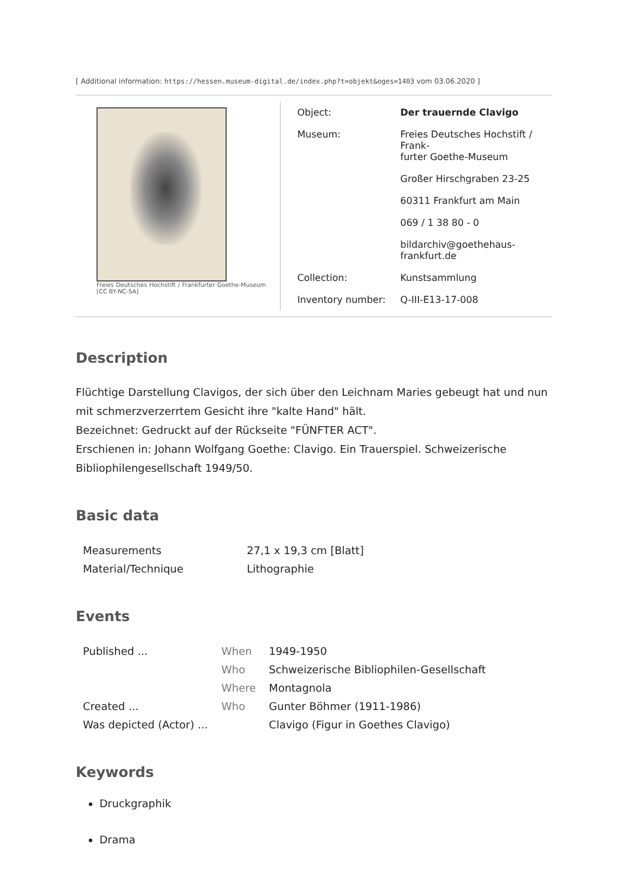[ Additional information: https://hessen.museum-digital.de/index.php?t=objekt&oges=1403 vom 03.06.2020 ]
Freies Deutsches Hochstift / Frankfurter Goethe-Museum [CC BY-NC-SA]
| Object: | Der trauernde Clavigo |
| Museum: | Freies Deutsches Hochstift / Frank- furter Goethe-Museum |
| | Großer Hirschgraben 23-25 |
| | 60311 Frankfurt am Main |
| | 069 / 1 38 80 - 0 |
| | bildarchiv@goethehaus-frankfurt.de |
| Collection: | Kunstsammlung |
| Inventory number: | Q-III-E13-17-008 |
Description
Flüchtige Darstellung Clavigos, der sich über den Leichnam Maries gebeugt hat und nun mit schmerzverzerrtem Gesicht ihre "kalte Hand" hält.
Bezeichnet: Gedruckt auf der Rückseite "FÜNFTER ACT".
Erschienen in: Johann Wolfgang Goethe: Clavigo. Ein Trauerspiel. Schweizerische Bibliophilengesellschaft 1949/50.
Basic data
| Measurements | 27,1 x 19,3 cm [Blatt] |
| Material/Technique | Lithographie |
Events
| Published ... | When | 1949-1950 |
| | Who | Schweizerische Bibliophilen-Gesellschaft |
| | Where | Montagnola |
| Created ... | Who | Gunter Böhmer (1911-1986) |
| Was depicted (Actor) ... | | Clavigo (Figur in Goethes Clavigo) |
Keywords
Druckgraphik
Drama